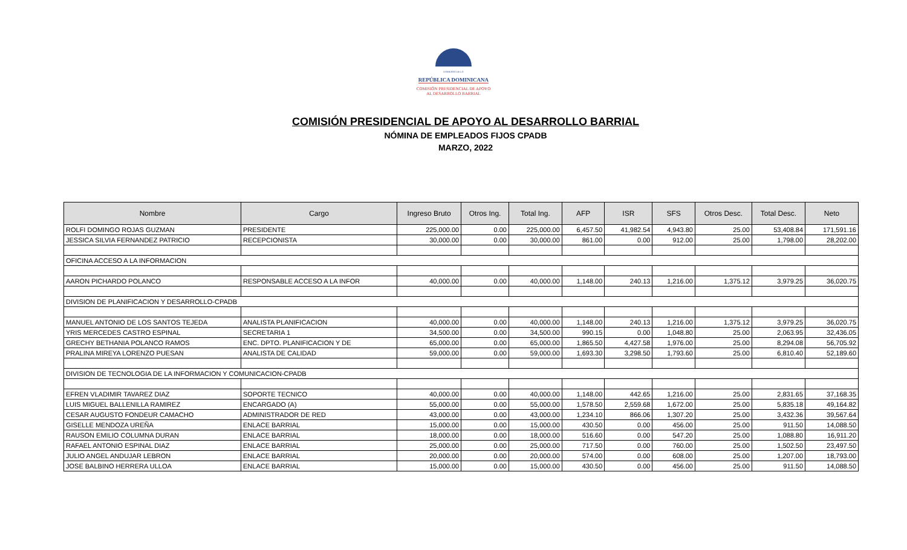GOBIERNO DE LA
REPÚBLICA DOMINICANA
COMISIÓN PRESIDENCIAL DE APOYO
AL DESARROLLO BARRIAL
COMISIÓN PRESIDENCIAL DE APOYO AL DESARROLLO BARRIAL
NÓMINA DE EMPLEADOS FIJOS CPADB
MARZO, 2022
| Nombre | Cargo | Ingreso Bruto | Otros Ing. | Total Ing. | AFP | ISR | SFS | Otros Desc. | Total Desc. | Neto |
| --- | --- | --- | --- | --- | --- | --- | --- | --- | --- | --- |
| ROLFI DOMINGO ROJAS GUZMAN | PRESIDENTE | 225,000.00 | 0.00 | 225,000.00 | 6,457.50 | 41,982.54 | 4,943.80 | 25.00 | 53,408.84 | 171,591.16 |
| JESSICA SILVIA FERNANDEZ PATRICIO | RECEPCIONISTA | 30,000.00 | 0.00 | 30,000.00 | 861.00 | 0.00 | 912.00 | 25.00 | 1,798.00 | 28,202.00 |
| OFICINA ACCESO A LA INFORMACION | | | | | | | | | | |
| AARON PICHARDO POLANCO | RESPONSABLE ACCESO A LA INFOR | 40,000.00 | 0.00 | 40,000.00 | 1,148.00 | 240.13 | 1,216.00 | 1,375.12 | 3,979.25 | 36,020.75 |
| DIVISION DE PLANIFICACION Y DESARROLLO-CPADB | | | | | | | | | | |
| MANUEL ANTONIO DE LOS SANTOS TEJEDA | ANALISTA PLANIFICACION | 40,000.00 | 0.00 | 40,000.00 | 1,148.00 | 240.13 | 1,216.00 | 1,375.12 | 3,979.25 | 36,020.75 |
| YRIS MERCEDES CASTRO ESPINAL | SECRETARIA 1 | 34,500.00 | 0.00 | 34,500.00 | 990.15 | 0.00 | 1,048.80 | 25.00 | 2,063.95 | 32,436.05 |
| GRECHY BETHANIA POLANCO RAMOS | ENC. DPTO. PLANIFICACION Y DE | 65,000.00 | 0.00 | 65,000.00 | 1,865.50 | 4,427.58 | 1,976.00 | 25.00 | 8,294.08 | 56,705.92 |
| PRALINA MIREYA LORENZO PUESAN | ANALISTA DE CALIDAD | 59,000.00 | 0.00 | 59,000.00 | 1,693.30 | 3,298.50 | 1,793.60 | 25.00 | 6,810.40 | 52,189.60 |
| DIVISION DE TECNOLOGIA DE LA INFORMACION Y COMUNICACION-CPADB | | | | | | | | | | |
| EFREN VLADIMIR TAVAREZ DIAZ | SOPORTE TECNICO | 40,000.00 | 0.00 | 40,000.00 | 1,148.00 | 442.65 | 1,216.00 | 25.00 | 2,831.65 | 37,168.35 |
| LUIS MIGUEL BALLENILLA RAMIREZ | ENCARGADO (A) | 55,000.00 | 0.00 | 55,000.00 | 1,578.50 | 2,559.68 | 1,672.00 | 25.00 | 5,835.18 | 49,164.82 |
| CESAR AUGUSTO FONDEUR CAMACHO | ADMINISTRADOR DE RED | 43,000.00 | 0.00 | 43,000.00 | 1,234.10 | 866.06 | 1,307.20 | 25.00 | 3,432.36 | 39,567.64 |
| GISELLE MENDOZA UREÑA | ENLACE BARRIAL | 15,000.00 | 0.00 | 15,000.00 | 430.50 | 0.00 | 456.00 | 25.00 | 911.50 | 14,088.50 |
| RAUSON EMILIO COLUMNA DURAN | ENLACE BARRIAL | 18,000.00 | 0.00 | 18,000.00 | 516.60 | 0.00 | 547.20 | 25.00 | 1,088.80 | 16,911.20 |
| RAFAEL ANTONIO ESPINAL DIAZ | ENLACE BARRIAL | 25,000.00 | 0.00 | 25,000.00 | 717.50 | 0.00 | 760.00 | 25.00 | 1,502.50 | 23,497.50 |
| JULIO ANGEL ANDUJAR LEBRON | ENLACE BARRIAL | 20,000.00 | 0.00 | 20,000.00 | 574.00 | 0.00 | 608.00 | 25.00 | 1,207.00 | 18,793.00 |
| JOSE BALBINO HERRERA ULLOA | ENLACE BARRIAL | 15,000.00 | 0.00 | 15,000.00 | 430.50 | 0.00 | 456.00 | 25.00 | 911.50 | 14,088.50 |